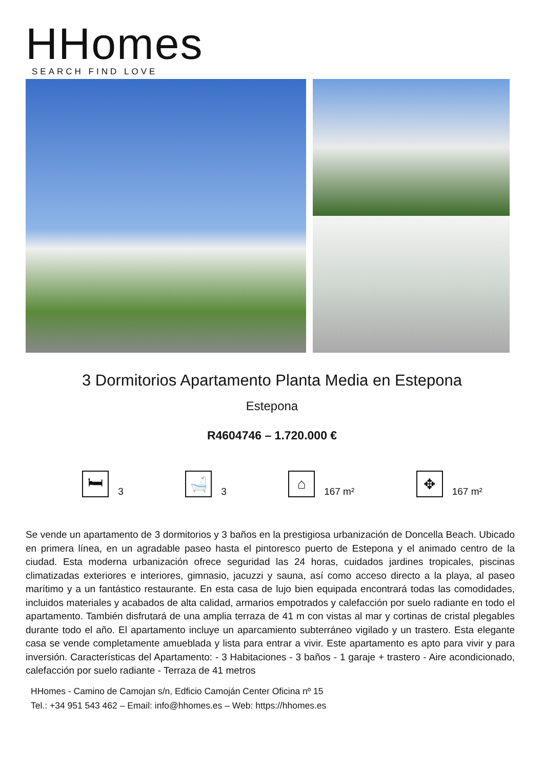HHomes
SEARCH FIND LOVE
3 Dormitorios Apartamento Planta Media en Estepona
Estepona
R4604746 – 1.720.000 €
🛏
3
🛁
3
⌂
167 m²
✥
167 m²
Se vende un apartamento de 3 dormitorios y 3 baños en la prestigiosa urbanización de Doncella Beach. Ubicado en primera línea, en un agradable paseo hasta el pintoresco puerto de Estepona y el animado centro de la ciudad. Esta moderna urbanización ofrece seguridad las 24 horas, cuidados jardines tropicales, piscinas climatizadas exteriores e interiores, gimnasio, jacuzzi y sauna, así como acceso directo a la playa, al paseo marítimo y a un fantástico restaurante. En esta casa de lujo bien equipada encontrará todas las comodidades, incluidos materiales y acabados de alta calidad, armarios empotrados y calefacción por suelo radiante en todo el apartamento. También disfrutará de una amplia terraza de 41 m con vistas al mar y cortinas de cristal plegables durante todo el año. El apartamento incluye un aparcamiento subterráneo vigilado y un trastero. Esta elegante casa se vende completamente amueblada y lista para entrar a vivir. Este apartamento es apto para vivir y para inversión. Características del Apartamento: - 3 Habitaciones - 3 baños - 1 garaje + trastero - Aire acondicionado, calefacción por suelo radiante - Terraza de 41 metros
HHomes - Camino de Camojan s/n, Edficio Camoján Center Oficina nº 15
Tel.: +34 951 543 462 – Email: info@hhomes.es – Web: https://hhomes.es